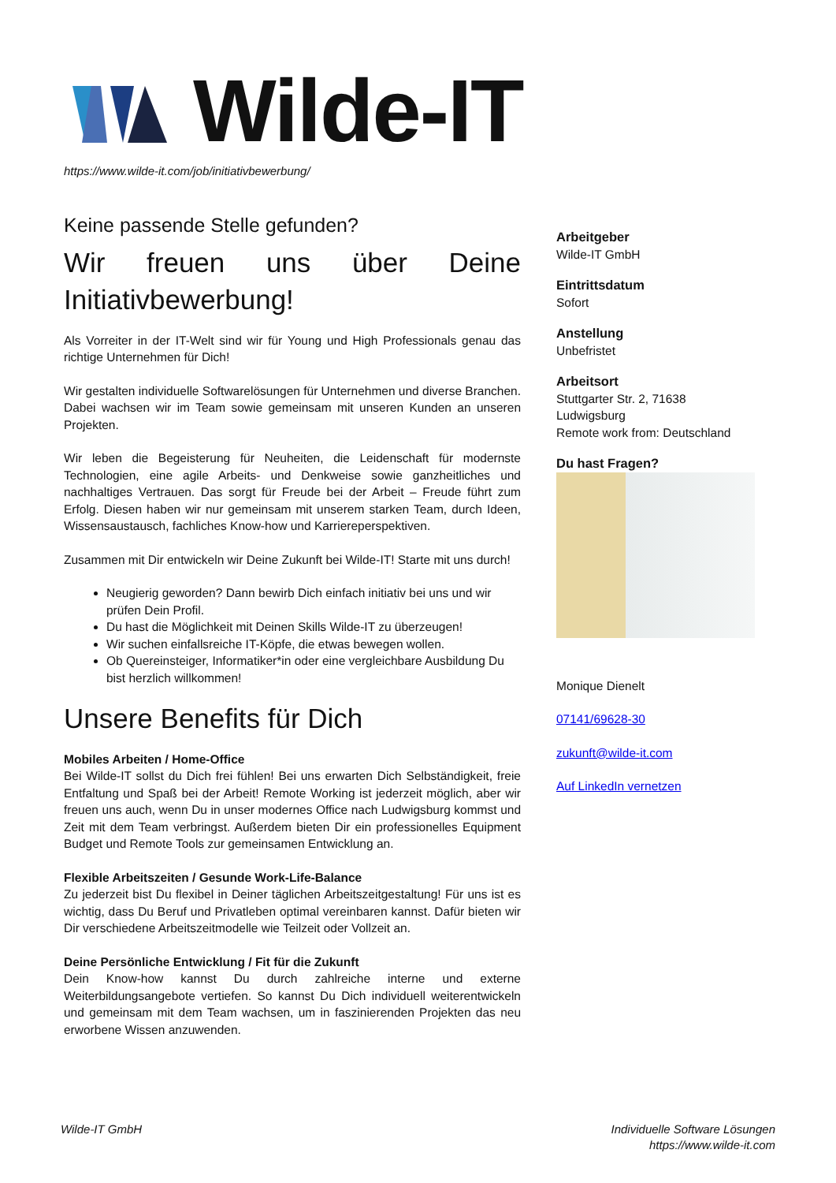Wilde-IT
https://www.wilde-it.com/job/initiativbewerbung/
Keine passende Stelle gefunden?
Wir freuen uns über Deine Initiativbewerbung!
Als Vorreiter in der IT-Welt sind wir für Young und High Professionals genau das richtige Unternehmen für Dich!
Wir gestalten individuelle Softwarelösungen für Unternehmen und diverse Branchen. Dabei wachsen wir im Team sowie gemeinsam mit unseren Kunden an unseren Projekten.
Wir leben die Begeisterung für Neuheiten, die Leidenschaft für modernste Technologien, eine agile Arbeits- und Denkweise sowie ganzheitliches und nachhaltiges Vertrauen. Das sorgt für Freude bei der Arbeit – Freude führt zum Erfolg. Diesen haben wir nur gemeinsam mit unserem starken Team, durch Ideen, Wissensaustausch, fachliches Know-how und Karriereperspektiven.
Zusammen mit Dir entwickeln wir Deine Zukunft bei Wilde-IT! Starte mit uns durch!
Neugierig geworden? Dann bewirb Dich einfach initiativ bei uns und wir prüfen Dein Profil.
Du hast die Möglichkeit mit Deinen Skills Wilde-IT zu überzeugen!
Wir suchen einfallsreiche IT-Köpfe, die etwas bewegen wollen.
Ob Quereinsteiger, Informatiker*in oder eine vergleichbare Ausbildung Du bist herzlich willkommen!
Unsere Benefits für Dich
Mobiles Arbeiten / Home-Office
Bei Wilde-IT sollst du Dich frei fühlen! Bei uns erwarten Dich Selbständigkeit, freie Entfaltung und Spaß bei der Arbeit! Remote Working ist jederzeit möglich, aber wir freuen uns auch, wenn Du in unser modernes Office nach Ludwigsburg kommst und Zeit mit dem Team verbringst. Außerdem bieten Dir ein professionelles Equipment Budget und Remote Tools zur gemeinsamen Entwicklung an.
Flexible Arbeitszeiten / Gesunde Work-Life-Balance
Zu jederzeit bist Du flexibel in Deiner täglichen Arbeitszeitgestaltung! Für uns ist es wichtig, dass Du Beruf und Privatleben optimal vereinbaren kannst. Dafür bieten wir Dir verschiedene Arbeitszeitmodelle wie Teilzeit oder Vollzeit an.
Deine Persönliche Entwicklung / Fit für die Zukunft
Dein Know-how kannst Du durch zahlreiche interne und externe Weiterbildungsangebote vertiefen. So kannst Du Dich individuell weiterentwickeln und gemeinsam mit dem Team wachsen, um in faszinierenden Projekten das neu erworbene Wissen anzuwenden.
Arbeitgeber
Wilde-IT GmbH
Eintrittsdatum
Sofort
Anstellung
Unbefristet
Arbeitsort
Stuttgarter Str. 2, 71638 Ludwigsburg
Remote work from: Deutschland
Du hast Fragen?
Monique Dienelt
07141/69628-30
zukunft@wilde-it.com
Auf LinkedIn vernetzen
Wilde-IT GmbH
Individuelle Software Lösungen
https://www.wilde-it.com